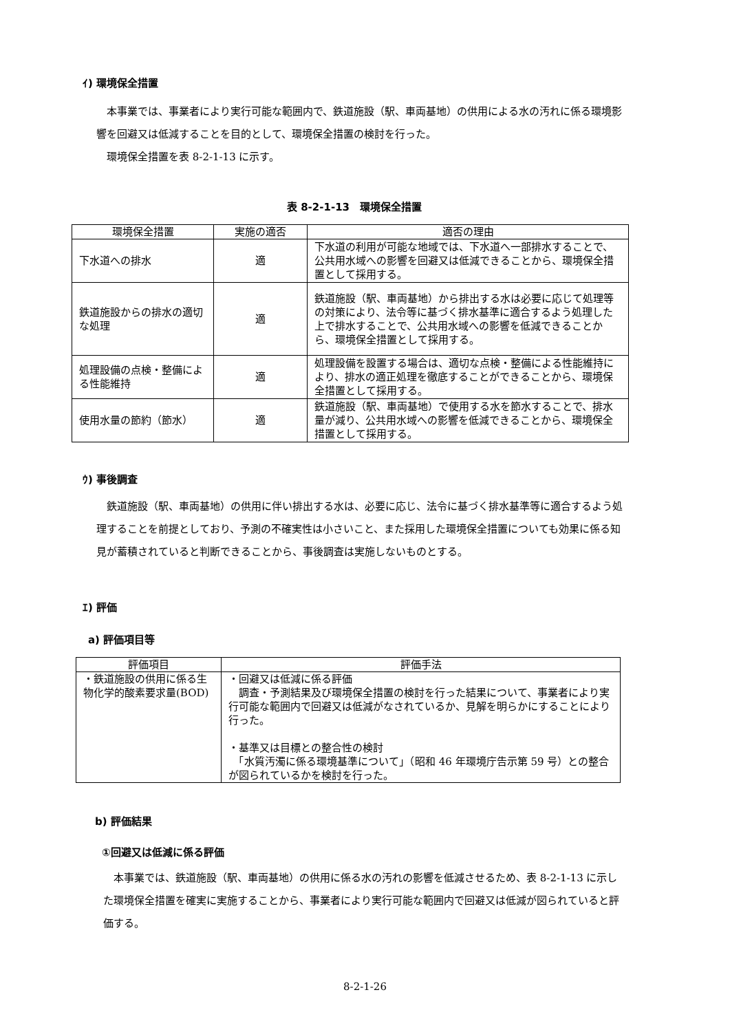ｲ) 環境保全措置
　本事業では、事業者により実行可能な範囲内で、鉄道施設（駅、車両基地）の供用による水の汚れに係る環境影響を回避又は低減することを目的として、環境保全措置の検討を行った。
　環境保全措置を表 8-2-1-13 に示す。
表 8-2-1-13　環境保全措置
| 環境保全措置 | 実施の適否 | 適否の理由 |
| --- | --- | --- |
| 下水道への排水 | 適 | 下水道の利用が可能な地域では、下水道へ一部排水することで、公共用水域への影響を回避又は低減できることから、環境保全措置として採用する。 |
| 鉄道施設からの排水の適切な処理 | 適 | 鉄道施設（駅、車両基地）から排出する水は必要に応じて処理等の対策により、法令等に基づく排水基準に適合するよう処理した上で排水することで、公共用水域への影響を低減できることから、環境保全措置として採用する。 |
| 処理設備の点検・整備による性能維持 | 適 | 処理設備を設置する場合は、適切な点検・整備による性能維持により、排水の適正処理を徹底することができることから、環境保全措置として採用する。 |
| 使用水量の節約（節水） | 適 | 鉄道施設（駅、車両基地）で使用する水を節水することで、排水量が減り、公共用水域への影響を低減できることから、環境保全措置として採用する。 |
ｳ) 事後調査
　鉄道施設（駅、車両基地）の供用に伴い排出する水は、必要に応じ、法令に基づく排水基準等に適合するよう処理することを前提としており、予測の不確実性は小さいこと、また採用した環境保全措置についても効果に係る知見が蓄積されていると判断できることから、事後調査は実施しないものとする。
ｴ) 評価
a) 評価項目等
| 評価項目 | 評価手法 |
| --- | --- |
| ・鉄道施設の供用に係る生物化学的酸素要求量(BOD) | ・回避又は低減に係る評価 調査・予測結果及び環境保全措置の検討を行った結果について、事業者により実行可能な範囲内で回避又は低減がなされているか、見解を明らかにすることにより行った。 ・基準又は目標との整合性の検討 「水質汚濁に係る環境基準について」（昭和 46 年環境庁告示第 59 号）との整合が図られているかを検討を行った。 |
b) 評価結果
①回避又は低減に係る評価
　本事業では、鉄道施設（駅、車両基地）の供用に係る水の汚れの影響を低減させるため、表 8-2-1-13 に示した環境保全措置を確実に実施することから、事業者により実行可能な範囲内で回避又は低減が図られていると評価する。
8-2-1-26